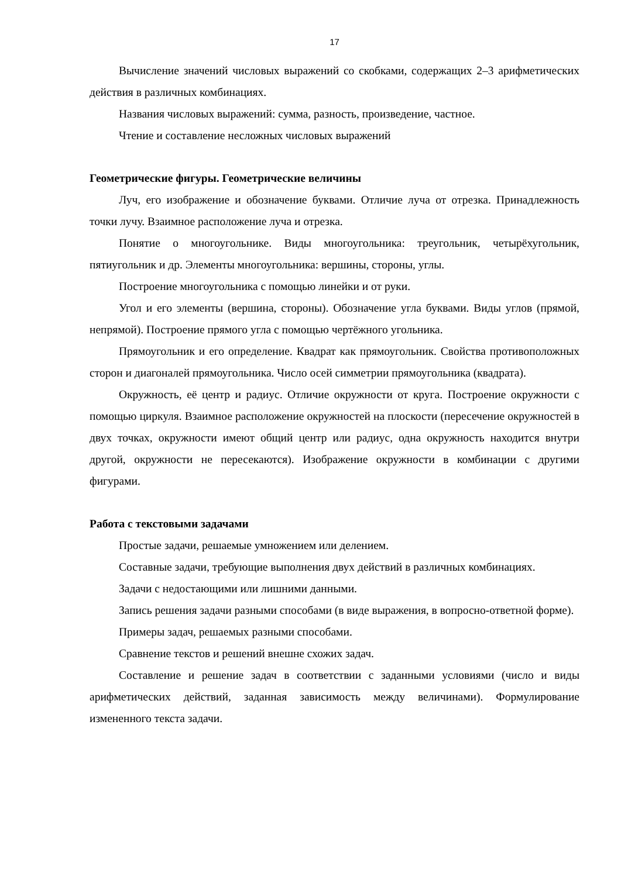17
Вычисление значений числовых выражений со скобками, содержащих 2–3 арифметических действия в различных комбинациях.
Названия числовых выражений: сумма, разность, произведение, частное.
Чтение и составление несложных числовых выражений
Геометрические фигуры. Геометрические величины
Луч, его изображение и обозначение буквами. Отличие луча от отрезка. Принадлежность точки лучу. Взаимное расположение луча и отрезка.
Понятие о многоугольнике. Виды многоугольника: треугольник, четырёхугольник, пятиугольник и др. Элементы многоугольника: вершины, стороны, углы.
Построение многоугольника с помощью линейки и от руки.
Угол и его элементы (вершина, стороны). Обозначение угла буквами. Виды углов (прямой, непрямой). Построение прямого угла с помощью чертёжного угольника.
Прямоугольник и его определение. Квадрат как прямоугольник. Свойства противоположных сторон и диагоналей прямоугольника. Число осей симметрии прямоугольника (квадрата).
Окружность, её центр и радиус. Отличие окружности от круга. Построение окружности с помощью циркуля. Взаимное расположение окружностей на плоскости (пересечение окружностей в двух точках, окружности имеют общий центр или радиус, одна окружность находится внутри другой, окружности не пересекаются). Изображение окружности в комбинации с другими фигурами.
Работа с текстовыми задачами
Простые задачи, решаемые умножением или делением.
Составные задачи, требующие выполнения двух действий в различных комбинациях.
Задачи с недостающими или лишними данными.
Запись решения задачи разными способами (в виде выражения, в вопросно-ответной форме).
Примеры задач, решаемых разными способами.
Сравнение текстов и решений внешне схожих задач.
Составление и решение задач в соответствии с заданными условиями (число и виды арифметических действий, заданная зависимость между величинами). Формулирование измененного текста задачи.